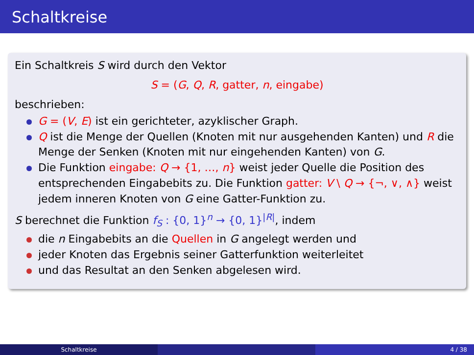Schaltkreise
Ein Schaltkreis S wird durch den Vektor
S = (G, Q, R, gatter, n, eingabe)
beschrieben:
G = (V, E) ist ein gerichteter, azyklischer Graph.
Q ist die Menge der Quellen (Knoten mit nur ausgehenden Kanten) und R die Menge der Senken (Knoten mit nur eingehenden Kanten) von G.
Die Funktion eingabe: Q → {1, …, n} weist jeder Quelle die Position des entsprechenden Eingabebits zu. Die Funktion gatter: V \ Q → {¬, ∨, ∧} weist jedem inneren Knoten von G eine Gatter-Funktion zu.
S berechnet die Funktion f<sub>S</sub> : {0, 1}<sup>n</sup> → {0, 1}<sup>|R|</sup>, indem
die n Eingabebits an die Quellen in G angelegt werden und
jeder Knoten das Ergebnis seiner Gatterfunktion weiterleitet
und das Resultat an den Senken abgelesen wird.
Schaltkreise 4 / 38